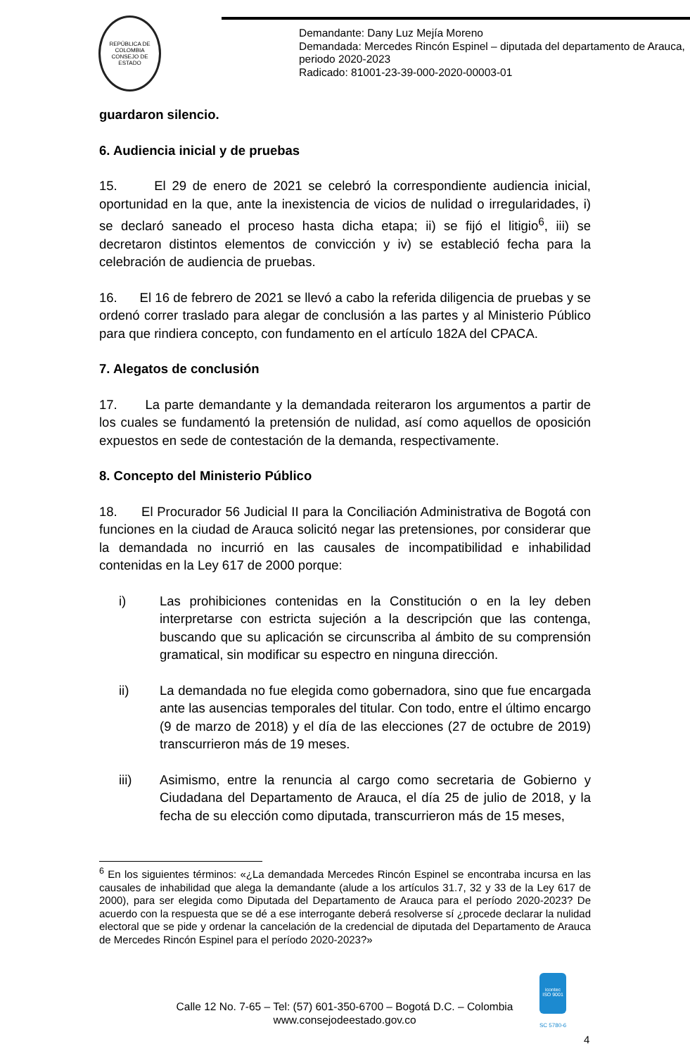REPÚBLICA DE COLOMBIA
CONSEJO DE ESTADO
Demandante: Dany Luz Mejía Moreno
Demandada: Mercedes Rincón Espinel – diputada del departamento de Arauca, periodo 2020-2023
Radicado: 81001-23-39-000-2020-00003-01
guardaron silencio.
6. Audiencia inicial y de pruebas
15. El 29 de enero de 2021 se celebró la correspondiente audiencia inicial, oportunidad en la que, ante la inexistencia de vicios de nulidad o irregularidades, i) se declaró saneado el proceso hasta dicha etapa; ii) se fijó el litigio<sup>6</sup>, iii) se decretaron distintos elementos de convicción y iv) se estableció fecha para la celebración de audiencia de pruebas.
16. El 16 de febrero de 2021 se llevó a cabo la referida diligencia de pruebas y se ordenó correr traslado para alegar de conclusión a las partes y al Ministerio Público para que rindiera concepto, con fundamento en el artículo 182A del CPACA.
7. Alegatos de conclusión
17. La parte demandante y la demandada reiteraron los argumentos a partir de los cuales se fundamentó la pretensión de nulidad, así como aquellos de oposición expuestos en sede de contestación de la demanda, respectivamente.
8. Concepto del Ministerio Público
18. El Procurador 56 Judicial II para la Conciliación Administrativa de Bogotá con funciones en la ciudad de Arauca solicitó negar las pretensiones, por considerar que la demandada no incurrió en las causales de incompatibilidad e inhabilidad contenidas en la Ley 617 de 2000 porque:
i) Las prohibiciones contenidas en la Constitución o en la ley deben interpretarse con estricta sujeción a la descripción que las contenga, buscando que su aplicación se circunscriba al ámbito de su comprensión gramatical, sin modificar su espectro en ninguna dirección.
ii) La demandada no fue elegida como gobernadora, sino que fue encargada ante las ausencias temporales del titular. Con todo, entre el último encargo (9 de marzo de 2018) y el día de las elecciones (27 de octubre de 2019) transcurrieron más de 19 meses.
iii) Asimismo, entre la renuncia al cargo como secretaria de Gobierno y Ciudadana del Departamento de Arauca, el día 25 de julio de 2018, y la fecha de su elección como diputada, transcurrieron más de 15 meses,
<sup>6</sup> En los siguientes términos: «¿La demandada Mercedes Rincón Espinel se encontraba incursa en las causales de inhabilidad que alega la demandante (alude a los artículos 31.7, 32 y 33 de la Ley 617 de 2000), para ser elegida como Diputada del Departamento de Arauca para el período 2020-2023? De acuerdo con la respuesta que se dé a ese interrogante deberá resolverse sí ¿procede declarar la nulidad electoral que se pide y ordenar la cancelación de la credencial de diputada del Departamento de Arauca de Mercedes Rincón Espinel para el período 2020-2023?»
icontec
ISO 9001
Calle 12 No. 7-65 – Tel: (57) 601-350-6700 – Bogotá D.C. – Colombia
www.consejodeestado.gov.co
SC 5780-6
4